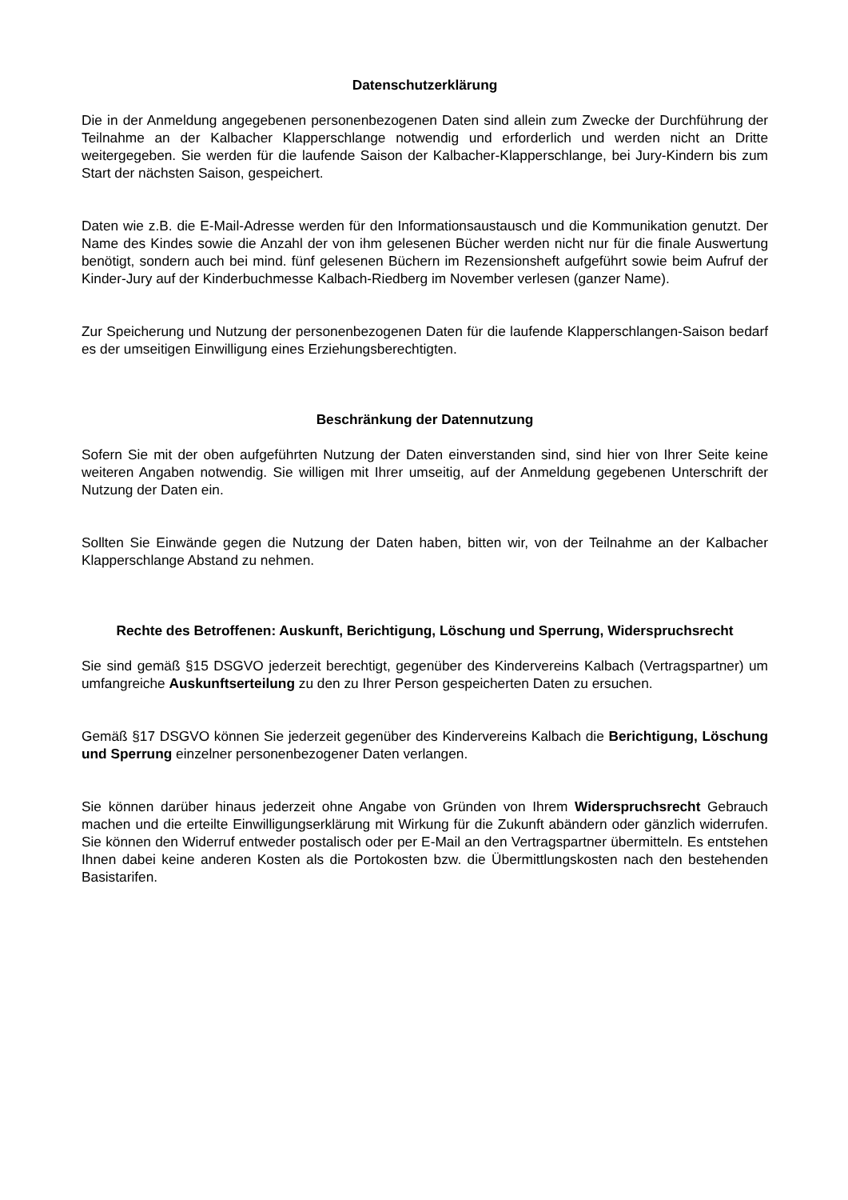Datenschutzerklärung
Die in der Anmeldung angegebenen personenbezogenen Daten sind allein zum Zwecke der Durchführung der Teilnahme an der Kalbacher Klapperschlange notwendig und erforderlich und werden nicht an Dritte weitergegeben. Sie werden für die laufende Saison der Kalbacher-Klapperschlange, bei Jury-Kindern bis zum Start der nächsten Saison, gespeichert.
Daten wie z.B. die E-Mail-Adresse werden für den Informationsaustausch und die Kommunikation genutzt. Der Name des Kindes sowie die Anzahl der von ihm gelesenen Bücher werden nicht nur für die finale Auswertung benötigt, sondern auch bei mind. fünf gelesenen Büchern im Rezensionsheft aufgeführt sowie beim Aufruf der Kinder-Jury auf der Kinderbuchmesse Kalbach-Riedberg im November verlesen (ganzer Name).
Zur Speicherung und Nutzung der personenbezogenen Daten für die laufende Klapperschlangen-Saison bedarf es der umseitigen Einwilligung eines Erziehungsberechtigten.
Beschränkung der Datennutzung
Sofern Sie mit der oben aufgeführten Nutzung der Daten einverstanden sind, sind hier von Ihrer Seite keine weiteren Angaben notwendig. Sie willigen mit Ihrer umseitig, auf der Anmeldung gegebenen Unterschrift der Nutzung der Daten ein.
Sollten Sie Einwände gegen die Nutzung der Daten haben, bitten wir, von der Teilnahme an der Kalbacher Klapperschlange Abstand zu nehmen.
Rechte des Betroffenen: Auskunft, Berichtigung, Löschung und Sperrung, Widerspruchsrecht
Sie sind gemäß §15 DSGVO jederzeit berechtigt, gegenüber des Kindervereins Kalbach (Vertragspartner) um umfangreiche Auskunftserteilung zu den zu Ihrer Person gespeicherten Daten zu ersuchen.
Gemäß §17 DSGVO können Sie jederzeit gegenüber des Kindervereins Kalbach die Berichtigung, Löschung und Sperrung einzelner personenbezogener Daten verlangen.
Sie können darüber hinaus jederzeit ohne Angabe von Gründen von Ihrem Widerspruchsrecht Gebrauch machen und die erteilte Einwilligungserklärung mit Wirkung für die Zukunft abändern oder gänzlich widerrufen. Sie können den Widerruf entweder postalisch oder per E-Mail an den Vertragspartner übermitteln. Es entstehen Ihnen dabei keine anderen Kosten als die Portokosten bzw. die Übermittlungskosten nach den bestehenden Basistarifen.